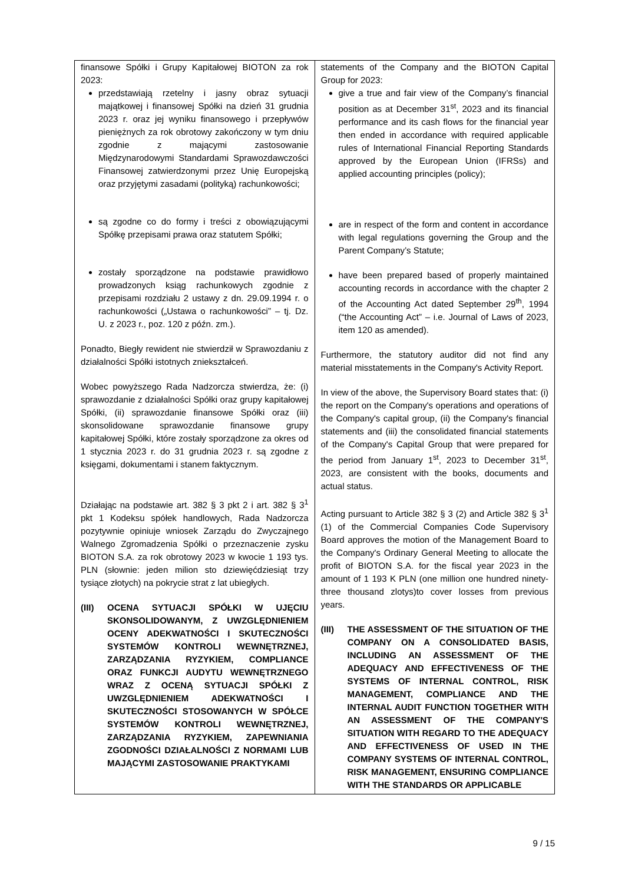| finansowe Spółki i Grupy Kapitałowej BIOTON za rok 2023: przedstawiają rzetelny i jasny obraz sytuacji majątkowej i finansowej Spółki na dzień 31 grudnia 2023 r. oraz jej wyniku finansowego i przepływów pieniężnych za rok obrotowy zakończony w tym dniu zgodnie z mającymi zastosowanie Międzynarodowymi Standardami Sprawozdawczości Finansowej zatwierdzonymi przez Unię Europejską oraz przyjętymi zasadami (polityką) rachunkowości; są zgodne co do formy i treści z obowiązującymi Spółkę przepisami prawa oraz statutem Spółki; zostały sporządzone na podstawie prawidłowo prowadzonych ksiąg rachunkowych zgodnie z przepisami rozdziału 2 ustawy z dn. 29.09.1994 r. o rachunkowości („Ustawa o rachunkowości” – tj. Dz. U. z 2023 r., poz. 120 z późn. zm.). Ponadto, Biegły rewident nie stwierdził w Sprawozdaniu z działalności Spółki istotnych zniekształceń. Wobec powyższego Rada Nadzorcza stwierdza, że: (i) sprawozdanie z działalności Spółki oraz grupy kapitałowej Spółki, (ii) sprawozdanie finansowe Spółki oraz (iii) skonsolidowane sprawozdanie finansowe grupy kapitałowej Spółki, które zostały sporządzone za okres od 1 stycznia 2023 r. do 31 grudnia 2023 r. są zgodne z księgami, dokumentami i stanem faktycznym. Działając na podstawie art. 382 § 3 pkt 2 i art. 382 § 3<sup>1</sup> pkt 1 Kodeksu spółek handlowych, Rada Nadzorcza pozytywnie opiniuje wniosek Zarządu do Zwyczajnego Walnego Zgromadzenia Spółki o przeznaczenie zysku BIOTON S.A. za rok obrotowy 2023 w kwocie 1 193 tys. PLN (słownie: jeden milion sto dziewięćdziesiąt trzy tysiące złotych) na pokrycie strat z lat ubiegłych. (III) OCENA SYTUACJI SPÓŁKI W UJĘCIU SKONSOLIDOWANYM, Z UWZGLĘDNIENIEM OCENY ADEKWATNOŚCI I SKUTECZNOŚCI SYSTEMÓW KONTROLI WEWNĘTRZNEJ, ZARZĄDZANIA RYZYKIEM, COMPLIANCE ORAZ FUNKCJI AUDYTU WEWNĘTRZNEGO WRAZ Z OCENĄ SYTUACJI SPÓŁKI Z UWZGLĘDNIENIEM ADEKWATNOŚCI I SKUTECZNOŚCI STOSOWANYCH W SPÓŁCE SYSTEMÓW KONTROLI WEWNĘTRZNEJ, ZARZĄDZANIA RYZYKIEM, ZAPEWNIANIA ZGODNOŚCI DZIAŁALNOŚCI Z NORMAMI LUB MAJĄCYMI ZASTOSOWANIE PRAKTYKAMI | statements of the Company and the BIOTON Capital Group for 2023: give a true and fair view of the Company’s financial position as at December 31<sup>st</sup>, 2023 and its financial performance and its cash flows for the financial year then ended in accordance with required applicable rules of International Financial Reporting Standards approved by the European Union (IFRSs) and applied accounting principles (policy); are in respect of the form and content in accordance with legal regulations governing the Group and the Parent Company’s Statute; have been prepared based of properly maintained accounting records in accordance with the chapter 2 of the Accounting Act dated September 29<sup>th</sup>, 1994 (“the Accounting Act” – i.e. Journal of Laws of 2023, item 120 as amended). Furthermore, the statutory auditor did not find any material misstatements in the Company's Activity Report. In view of the above, the Supervisory Board states that: (i) the report on the Company's operations and operations of the Company's capital group, (ii) the Company's financial statements and (iii) the consolidated financial statements of the Company's Capital Group that were prepared for the period from January 1<sup>st</sup>, 2023 to December 31<sup>st</sup>, 2023, are consistent with the books, documents and actual status. Acting pursuant to Article 382 § 3 (2) and Article 382 § 3<sup>1</sup> (1) of the Commercial Companies Code Supervisory Board approves the motion of the Management Board to the Company's Ordinary General Meeting to allocate the profit of BIOTON S.A. for the fiscal year 2023 in the amount of 1 193 K PLN (one million one hundred ninety-three thousand zlotys)to cover losses from previous years. (III) THE ASSESSMENT OF THE SITUATION OF THE COMPANY ON A CONSOLIDATED BASIS, INCLUDING AN ASSESSMENT OF THE ADEQUACY AND EFFECTIVENESS OF THE SYSTEMS OF INTERNAL CONTROL, RISK MANAGEMENT, COMPLIANCE AND THE INTERNAL AUDIT FUNCTION TOGETHER WITH AN ASSESSMENT OF THE COMPANY'S SITUATION WITH REGARD TO THE ADEQUACY AND EFFECTIVENESS OF USED IN THE COMPANY SYSTEMS OF INTERNAL CONTROL, RISK MANAGEMENT, ENSURING COMPLIANCE WITH THE STANDARDS OR APPLICABLE |
9 / 15